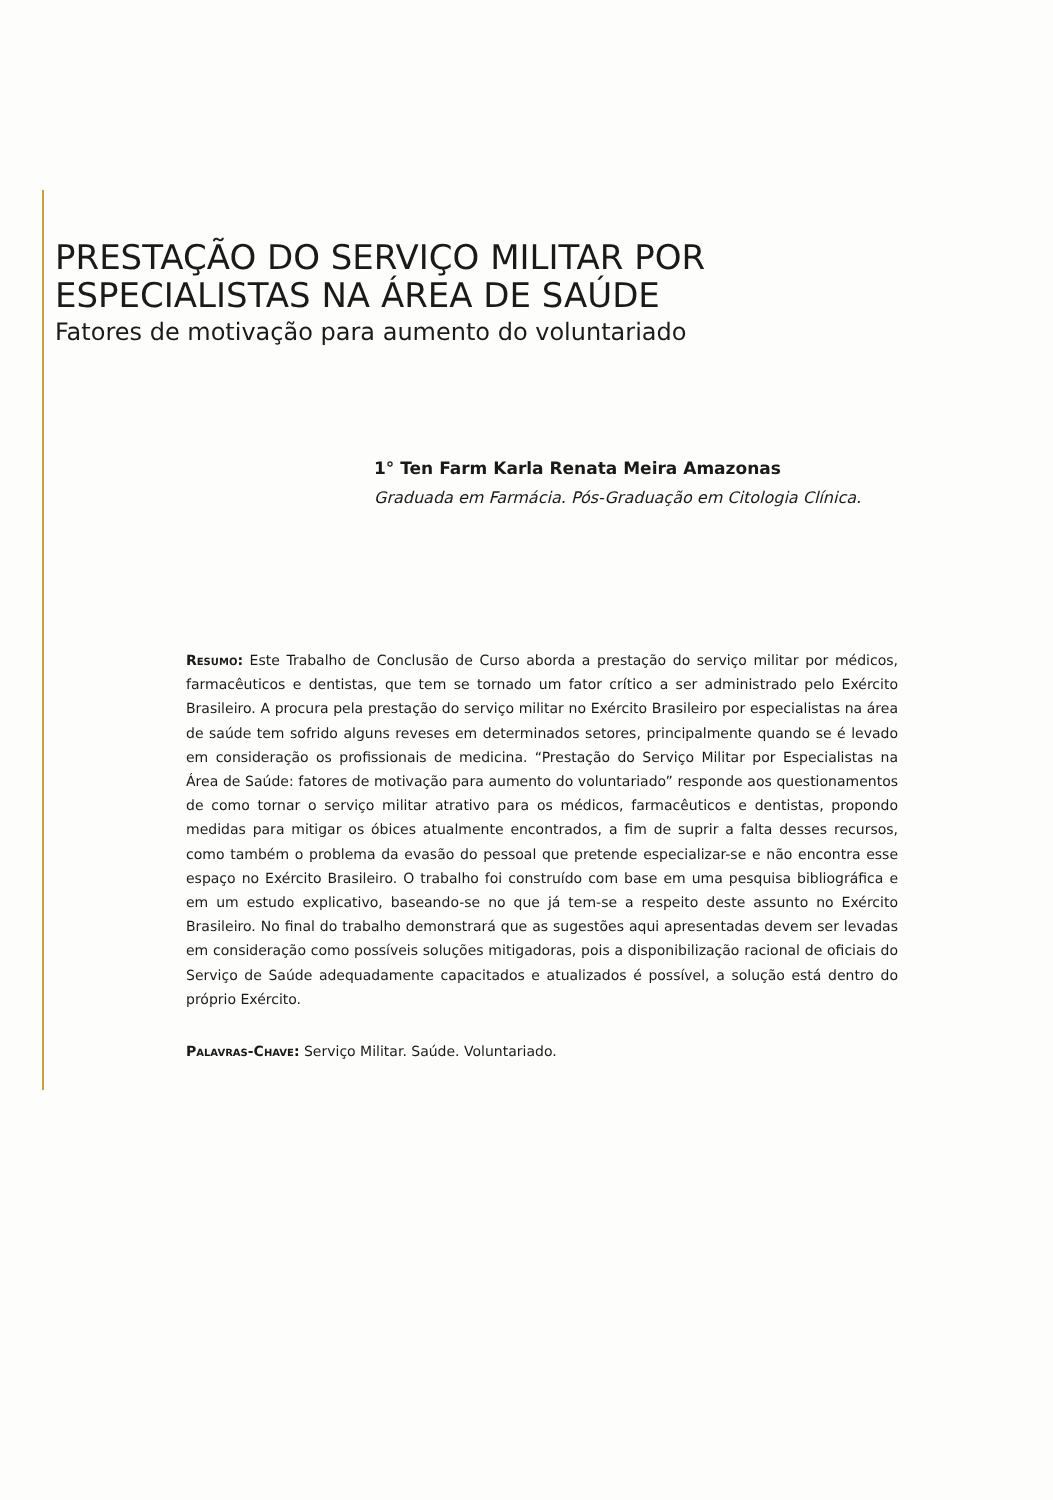PRESTAÇÃO DO SERVIÇO MILITAR POR
ESPECIALISTAS NA ÁREA DE SAÚDE
Fatores de motivação para aumento do voluntariado
1° Ten Farm Karla Renata Meira Amazonas
Graduada em Farmácia. Pós-Graduação em Citologia Clínica.
Resumo: Este Trabalho de Conclusão de Curso aborda a prestação do serviço militar por médicos, farmacêuticos e dentistas, que tem se tornado um fator crítico a ser administrado pelo Exército Brasileiro. A procura pela prestação do serviço militar no Exército Brasileiro por especialistas na área de saúde tem sofrido alguns reveses em determinados setores, principalmente quando se é levado em consideração os profissionais de medicina. “Prestação do Serviço Militar por Especialistas na Área de Saúde: fatores de motivação para aumento do voluntariado” responde aos questionamentos de como tornar o serviço militar atrativo para os médicos, farmacêuticos e dentistas, propondo medidas para mitigar os óbices atualmente encontrados, a fim de suprir a falta desses recursos, como também o problema da evasão do pessoal que pretende especializar-se e não encontra esse espaço no Exército Brasileiro. O trabalho foi construído com base em uma pesquisa bibliográfica e em um estudo explicativo, baseando-se no que já tem-se a respeito deste assunto no Exército Brasileiro. No final do trabalho demonstrará que as sugestões aqui apresentadas devem ser levadas em consideração como possíveis soluções mitigadoras, pois a disponibilização racional de oficiais do Serviço de Saúde adequadamente capacitados e atualizados é possível, a solução está dentro do próprio Exército.
Palavras-Chave: Serviço Militar. Saúde. Voluntariado.